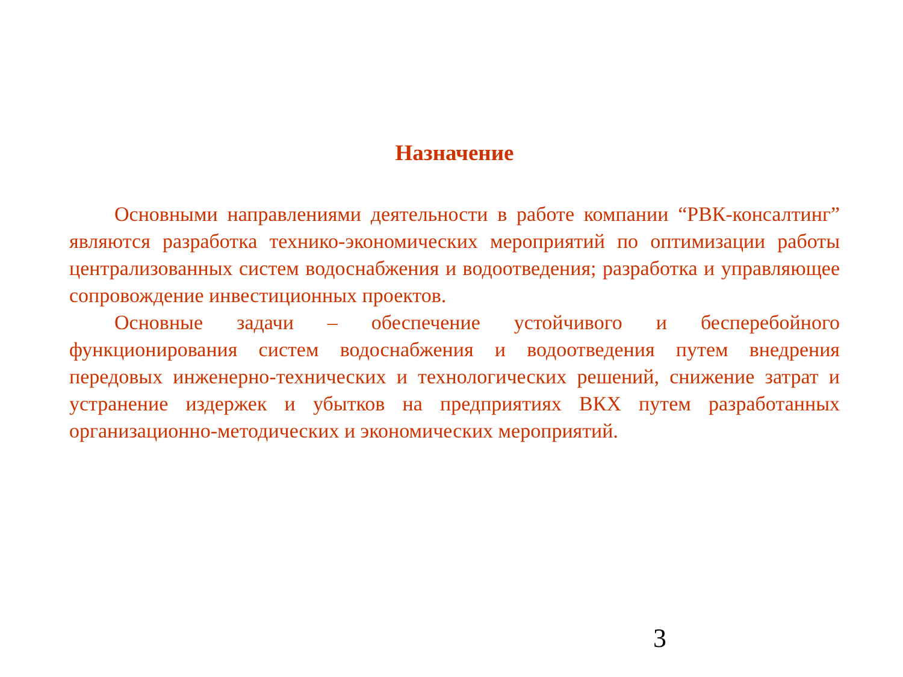Назначение
Основными направлениями деятельности в работе компании “РВК-консалтинг” являются разработка технико-экономических мероприятий по оптимизации работы централизованных систем водоснабжения и водоотведения; разработка и управляющее сопровождение инвестиционных проектов.
Основные задачи – обеспечение устойчивого и бесперебойного функционирования систем водоснабжения и водоотведения путем внедрения передовых инженерно-технических и технологических решений, снижение затрат и устранение издержек и убытков на предприятиях ВКХ путем разработанных организационно-методических и экономических мероприятий.
3